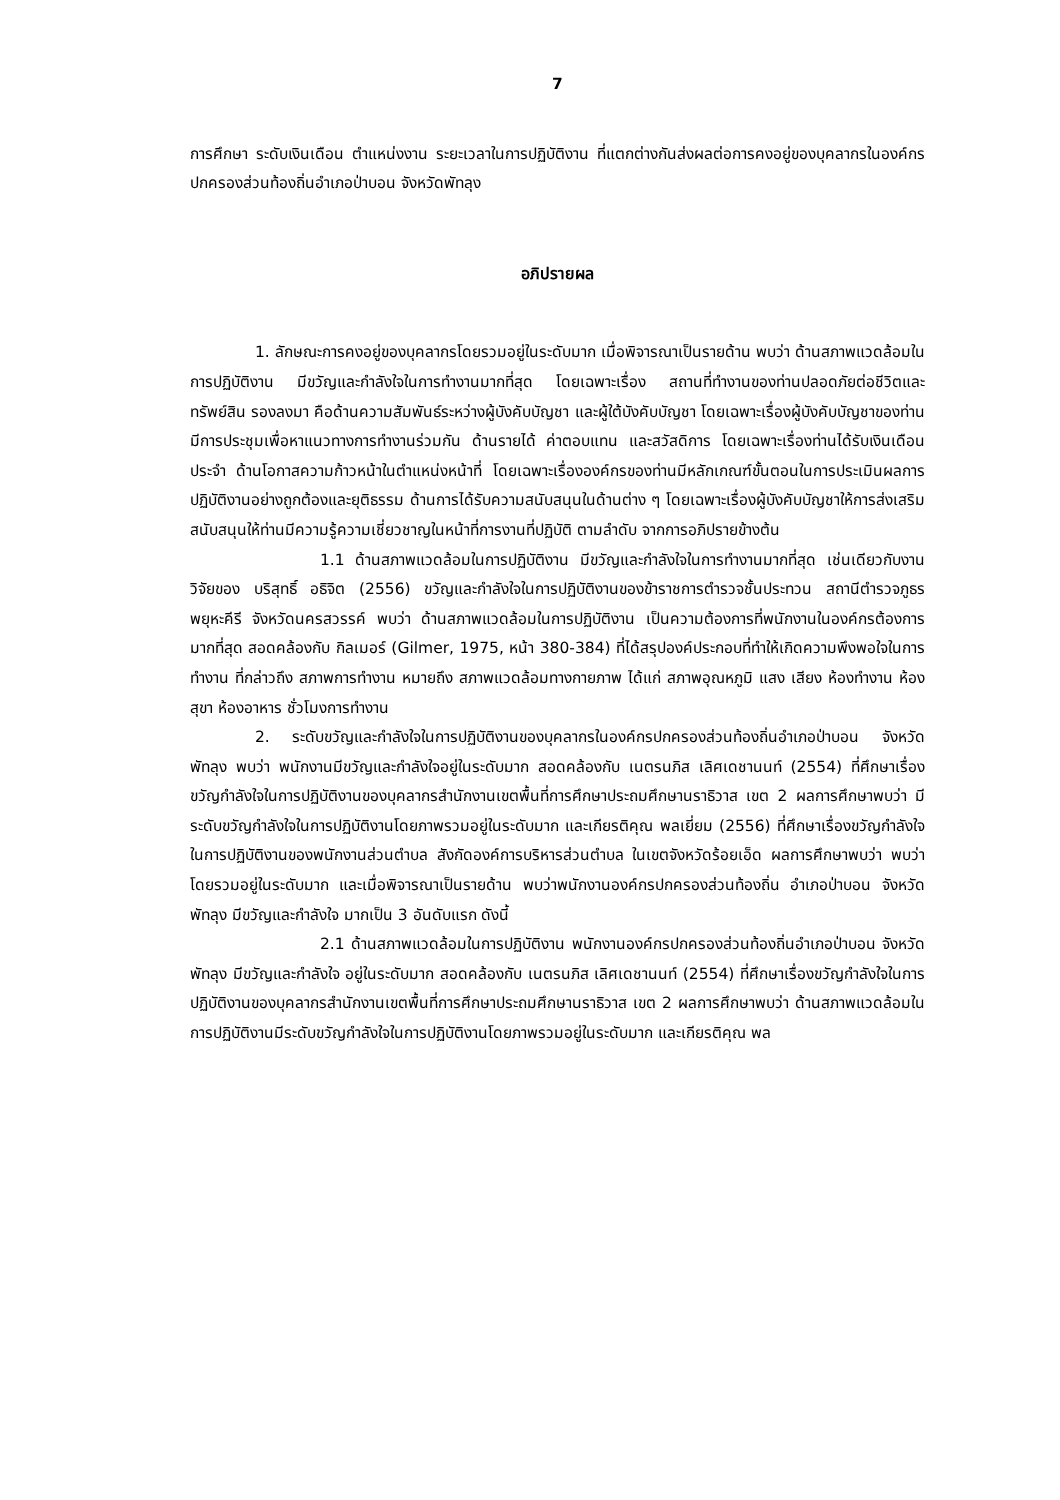7
การศึกษา ระดับเงินเดือน ตำแหน่งงาน ระยะเวลาในการปฏิบัติงาน ที่แตกต่างกันส่งผลต่อการคงอยู่ของบุคลากรในองค์กรปกครองส่วนท้องถิ่นอำเภอป่าบอน จังหวัดพัทลุง
อภิปรายผล
1. ลักษณะการคงอยู่ของบุคลากรโดยรวมอยู่ในระดับมาก เมื่อพิจารณาเป็นรายด้าน พบว่า ด้านสภาพแวดล้อมในการปฏิบัติงาน มีขวัญและกำลังใจในการทำงานมากที่สุด โดยเฉพาะเรื่อง สถานที่ทำงานของท่านปลอดภัยต่อชีวิตและทรัพย์สิน รองลงมา คือด้านความสัมพันธ์ระหว่างผู้บังคับบัญชา และผู้ใต้บังคับบัญชา โดยเฉพาะเรื่องผู้บังคับบัญชาของท่านมีการประชุมเพื่อหาแนวทางการทำงานร่วมกัน ด้านรายได้ ค่าตอบแทน และสวัสดิการ โดยเฉพาะเรื่องท่านได้รับเงินเดือนประจำ ด้านโอกาสความก้าวหน้าในตำแหน่งหน้าที่ โดยเฉพาะเรื่ององค์กรของท่านมีหลักเกณฑ์ขั้นตอนในการประเมินผลการปฏิบัติงานอย่างถูกต้องและยุติธรรม ด้านการได้รับความสนับสนุนในด้านต่าง ๆ โดยเฉพาะเรื่องผู้บังคับบัญชาให้การส่งเสริมสนับสนุนให้ท่านมีความรู้ความเชี่ยวชาญในหน้าที่การงานที่ปฏิบัติ ตามลำดับ จากการอภิปรายข้างต้น
1.1 ด้านสภาพแวดล้อมในการปฏิบัติงาน มีขวัญและกำลังใจในการทำงานมากที่สุด เช่นเดียวกับงานวิจัยของ บริสุทธิ์ อธิจิต (2556) ขวัญและกำลังใจในการปฏิบัติงานของข้าราชการตำรวจชั้นประทวน สถานีตำรวจภูธรพยุหะคีรี จังหวัดนครสวรรค์ พบว่า ด้านสภาพแวดล้อมในการปฏิบัติงาน เป็นความต้องการที่พนักงานในองค์กรต้องการมากที่สุด สอดคล้องกับ กิลเมอร์ (Gilmer, 1975, หน้า 380-384) ที่ได้สรุปองค์ประกอบที่ทำให้เกิดความพึงพอใจในการทำงาน ที่กล่าวถึง สภาพการทำงาน หมายถึง สภาพแวดล้อมทางกายภาพ ได้แก่ สภาพอุณหภูมิ แสง เสียง ห้องทำงาน ห้องสุขา ห้องอาหาร ชั่วโมงการทำงาน
2. ระดับขวัญและกำลังใจในการปฏิบัติงานของบุคลากรในองค์กรปกครองส่วนท้องถิ่นอำเภอป่าบอน จังหวัดพัทลุง พบว่า พนักงานมีขวัญและกำลังใจอยู่ในระดับมาก สอดคล้องกับ เนตรนภิส เลิศเดชานนท์ (2554) ที่ศึกษาเรื่องขวัญกำลังใจในการปฏิบัติงานของบุคลากรสำนักงานเขตพื้นที่การศึกษาประถมศึกษานราธิวาส เขต 2 ผลการศึกษาพบว่า มีระดับขวัญกำลังใจในการปฏิบัติงานโดยภาพรวมอยู่ในระดับมาก และเกียรติคุณ พลเยี่ยม (2556) ที่ศึกษาเรื่องขวัญกำลังใจในการปฏิบัติงานของพนักงานส่วนตำบล สังกัดองค์การบริหารส่วนตำบล ในเขตจังหวัดร้อยเอ็ด ผลการศึกษาพบว่า พบว่า โดยรวมอยู่ในระดับมาก และเมื่อพิจารณาเป็นรายด้าน พบว่าพนักงานองค์กรปกครองส่วนท้องถิ่น อำเภอป่าบอน จังหวัดพัทลุง มีขวัญและกำลังใจ มากเป็น 3 อันดับแรก ดังนี้
2.1 ด้านสภาพแวดล้อมในการปฏิบัติงาน พนักงานองค์กรปกครองส่วนท้องถิ่นอำเภอป่าบอน จังหวัดพัทลุง มีขวัญและกำลังใจ อยู่ในระดับมาก สอดคล้องกับ เนตรนภิส เลิศเดชานนท์ (2554) ที่ศึกษาเรื่องขวัญกำลังใจในการปฏิบัติงานของบุคลากรสำนักงานเขตพื้นที่การศึกษาประถมศึกษานราธิวาส เขต 2 ผลการศึกษาพบว่า ด้านสภาพแวดล้อมในการปฏิบัติงานมีระดับขวัญกำลังใจในการปฏิบัติงานโดยภาพรวมอยู่ในระดับมาก และเกียรติคุณ พล